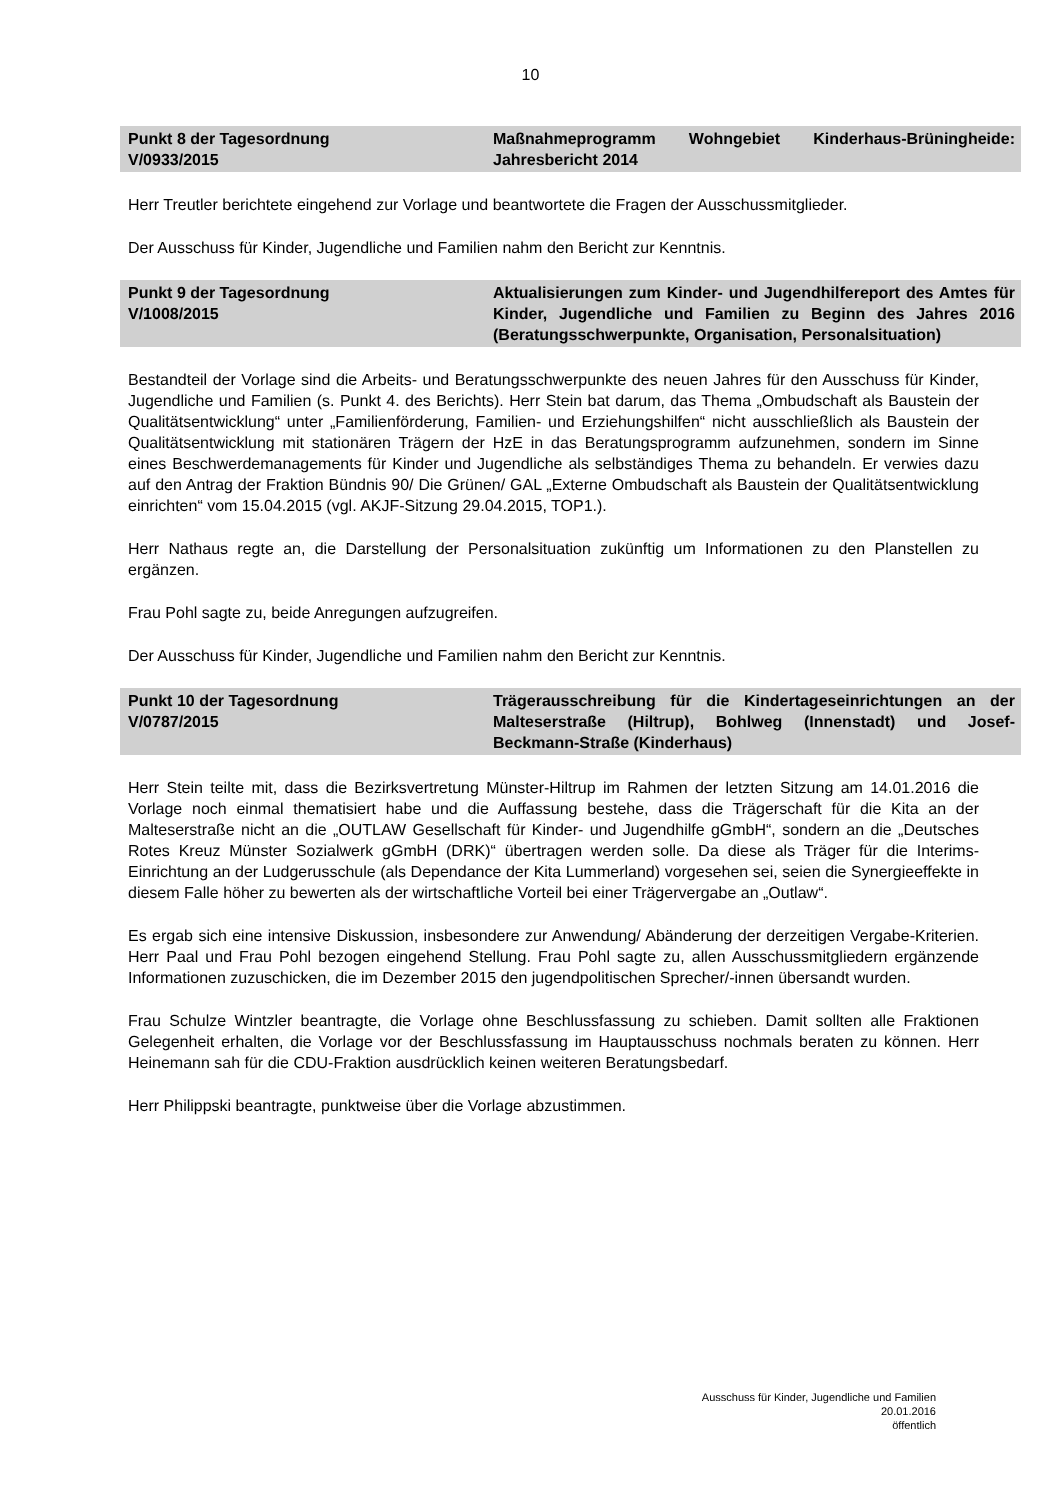10
Punkt 8 der Tagesordnung
V/0933/2015
Maßnahmeprogramm Wohngebiet Kinderhaus-Brüningheide: Jahresbericht 2014
Herr Treutler berichtete eingehend zur Vorlage und beantwortete die Fragen der Ausschussmitglieder.
Der Ausschuss für Kinder, Jugendliche und Familien nahm den Bericht zur Kenntnis.
Punkt 9 der Tagesordnung
V/1008/2015
Aktualisierungen zum Kinder- und Jugendhilfereport des Amtes für Kinder, Jugendliche und Familien zu Beginn des Jahres 2016 (Beratungsschwerpunkte, Organisation, Personalsituation)
Bestandteil der Vorlage sind die Arbeits- und Beratungsschwerpunkte des neuen Jahres für den Ausschuss für Kinder, Jugendliche und Familien (s. Punkt 4. des Berichts). Herr Stein bat darum, das Thema „Ombudschaft als Baustein der Qualitätsentwicklung“ unter „Familienförderung, Familien- und Erziehungshilfen“ nicht ausschließlich als Baustein der Qualitätsentwicklung mit stationären Trägern der HzE in das Beratungsprogramm aufzunehmen, sondern im Sinne eines Beschwerdemanagements für Kinder und Jugendliche als selbständiges Thema zu behandeln. Er verwies dazu auf den Antrag der Fraktion Bündnis 90/ Die Grünen/ GAL „Externe Ombudschaft als Baustein der Qualitätsentwicklung einrichten“ vom 15.04.2015 (vgl. AKJF-Sitzung 29.04.2015, TOP1.).
Herr Nathaus regte an, die Darstellung der Personalsituation zukünftig um Informationen zu den Planstellen zu ergänzen.
Frau Pohl sagte zu, beide Anregungen aufzugreifen.
Der Ausschuss für Kinder, Jugendliche und Familien nahm den Bericht zur Kenntnis.
Punkt 10 der Tagesordnung
V/0787/2015
Trägerausschreibung für die Kindertageseinrichtungen an der Malteserstraße (Hiltrup), Bohlweg (Innenstadt) und Josef-Beckmann-Straße (Kinderhaus)
Herr Stein teilte mit, dass die Bezirksvertretung Münster-Hiltrup im Rahmen der letzten Sitzung am 14.01.2016 die Vorlage noch einmal thematisiert habe und die Auffassung bestehe, dass die Trägerschaft für die Kita an der Malteserstraße nicht an die „OUTLAW Gesellschaft für Kinder- und Jugendhilfe gGmbH“, sondern an die „Deutsches Rotes Kreuz Münster Sozialwerk gGmbH (DRK)“ übertragen werden solle. Da diese als Träger für die Interims-Einrichtung an der Ludgerusschule (als Dependance der Kita Lummerland) vorgesehen sei, seien die Synergieeffekte in diesem Falle höher zu bewerten als der wirtschaftliche Vorteil bei einer Trägervergabe an „Outlaw“.
Es ergab sich eine intensive Diskussion, insbesondere zur Anwendung/ Abänderung der derzeitigen Vergabe-Kriterien. Herr Paal und Frau Pohl bezogen eingehend Stellung. Frau Pohl sagte zu, allen Ausschussmitgliedern ergänzende Informationen zuzuschicken, die im Dezember 2015 den jugendpolitischen Sprecher/-innen übersandt wurden.
Frau Schulze Wintzler beantragte, die Vorlage ohne Beschlussfassung zu schieben. Damit sollten alle Fraktionen Gelegenheit erhalten, die Vorlage vor der Beschlussfassung im Hauptausschuss nochmals beraten zu können. Herr Heinemann sah für die CDU-Fraktion ausdrücklich keinen weiteren Beratungsbedarf.
Herr Philippski beantragte, punktweise über die Vorlage abzustimmen.
Ausschuss für Kinder, Jugendliche und Familien
20.01.2016
öffentlich